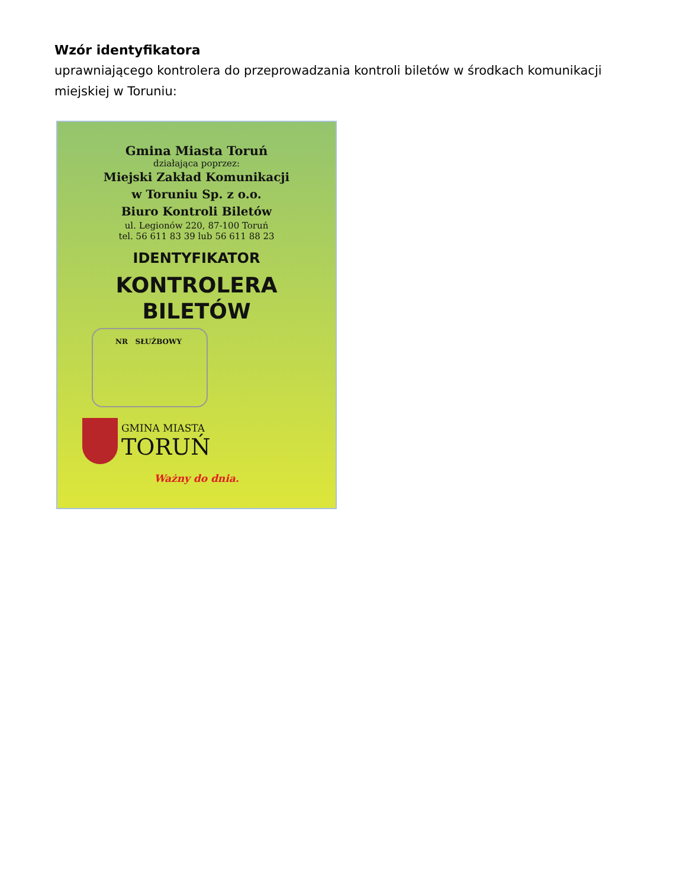Wzór identyfikatora
uprawniającego kontrolera do przeprowadzania kontroli biletów w środkach komunikacji miejskiej w Toruniu:
Gmina Miasta Toruń
działająca poprzez:
Miejski Zakład Komunikacji
w Toruniu Sp. z o.o.
Biuro Kontroli Biletów
ul. Legionów 220, 87-100 Toruń
tel. 56 611 83 39 lub 56 611 88 23
IDENTYFIKATOR
KONTROLERA
BILETÓW
NR SŁUŻBOWY
GMINA MIASTA
TORUŃ
Ważny do dnia.